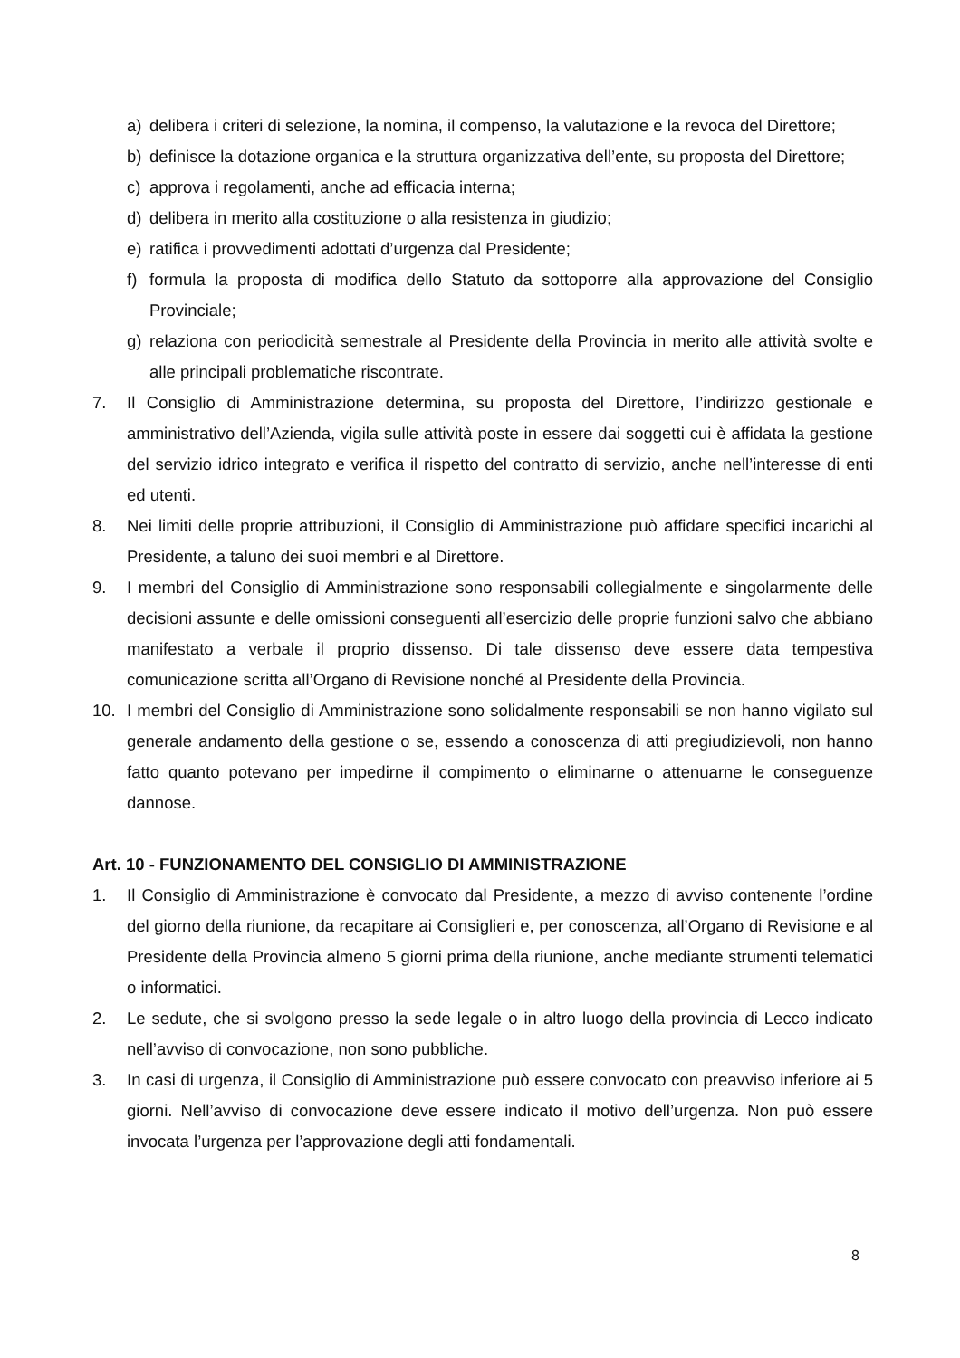a) delibera i criteri di selezione, la nomina, il compenso, la valutazione e la revoca del Direttore;
b) definisce la dotazione organica e la struttura organizzativa dell’ente, su proposta del Direttore;
c) approva i regolamenti, anche ad efficacia interna;
d) delibera in merito alla costituzione o alla resistenza in giudizio;
e) ratifica i provvedimenti adottati d’urgenza dal Presidente;
f) formula la proposta di modifica dello Statuto da sottoporre alla approvazione del Consiglio Provinciale;
g) relaziona con periodicità semestrale al Presidente della Provincia in merito alle attività svolte e alle principali problematiche riscontrate.
7. Il Consiglio di Amministrazione determina, su proposta del Direttore, l’indirizzo gestionale e amministrativo dell’Azienda, vigila sulle attività poste in essere dai soggetti cui è affidata la gestione del servizio idrico integrato e verifica il rispetto del contratto di servizio, anche nell’interesse di enti ed utenti.
8. Nei limiti delle proprie attribuzioni, il Consiglio di Amministrazione può affidare specifici incarichi al Presidente, a taluno dei suoi membri e al Direttore.
9. I membri del Consiglio di Amministrazione sono responsabili collegialmente e singolarmente delle decisioni assunte e delle omissioni conseguenti all’esercizio delle proprie funzioni salvo che abbiano manifestato a verbale il proprio dissenso. Di tale dissenso deve essere data tempestiva comunicazione scritta all’Organo di Revisione nonché al Presidente della Provincia.
10. I membri del Consiglio di Amministrazione sono solidalmente responsabili se non hanno vigilato sul generale andamento della gestione o se, essendo a conoscenza di atti pregiudizievoli, non hanno fatto quanto potevano per impedirne il compimento o eliminarne o attenuarne le conseguenze dannose.
Art. 10 - FUNZIONAMENTO DEL CONSIGLIO DI AMMINISTRAZIONE
1. Il Consiglio di Amministrazione è convocato dal Presidente, a mezzo di avviso contenente l’ordine del giorno della riunione, da recapitare ai Consiglieri e, per conoscenza, all’Organo di Revisione e al Presidente della Provincia almeno 5 giorni prima della riunione, anche mediante strumenti telematici o informatici.
2. Le sedute, che si svolgono presso la sede legale o in altro luogo della provincia di Lecco indicato nell’avviso di convocazione, non sono pubbliche.
3. In casi di urgenza, il Consiglio di Amministrazione può essere convocato con preavviso inferiore ai 5 giorni. Nell’avviso di convocazione deve essere indicato il motivo dell’urgenza. Non può essere invocata l’urgenza per l’approvazione degli atti fondamentali.
8